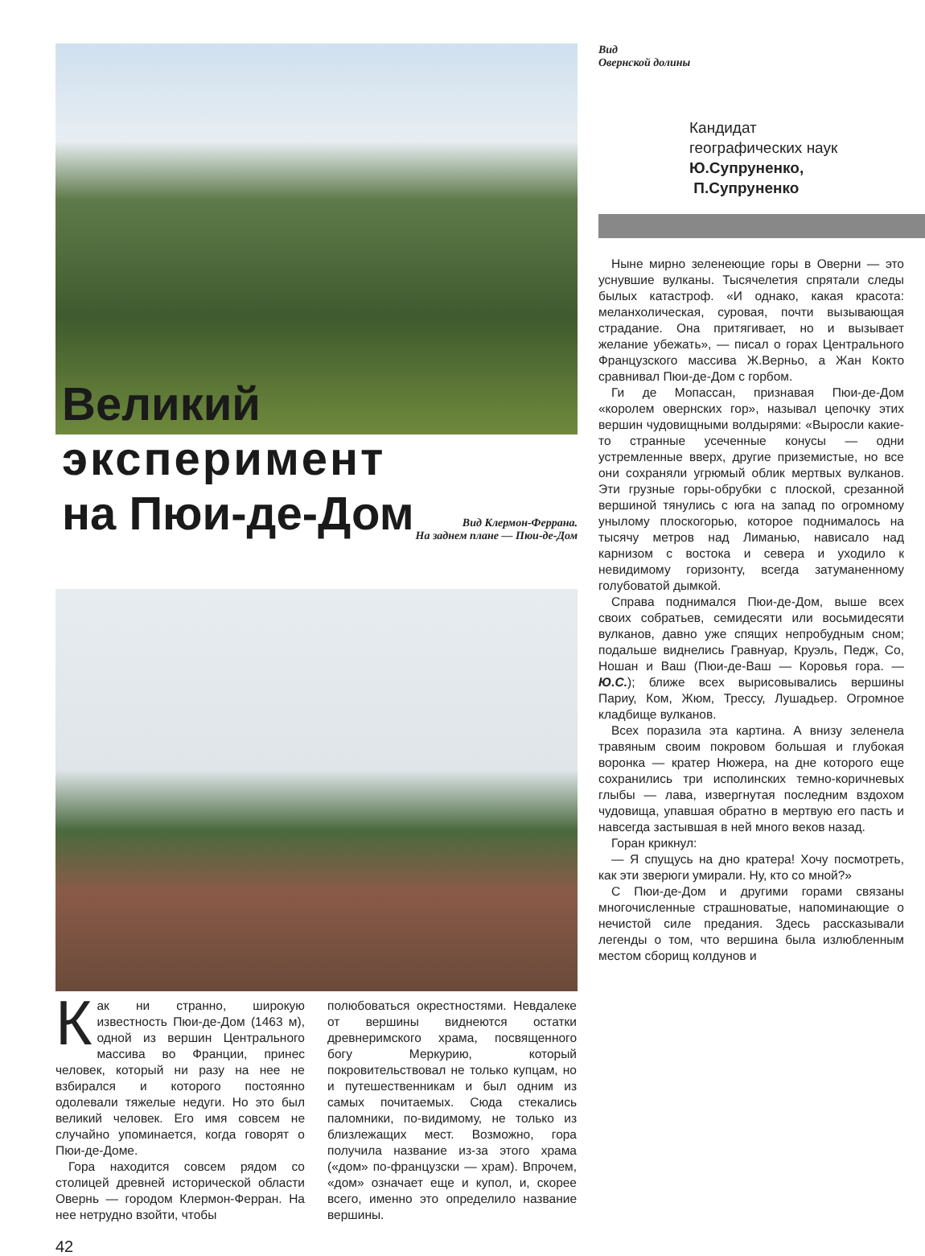Великий
эксперимент
на Пюи-де-Дом
Вид Клермон-Феррана.
На заднем плане — Пюи-де-Дом
Как ни странно, широкую известность Пюи-де-Дом (1463 м), одной из вершин Центрального массива во Франции, принес человек, который ни разу на нее не взбирался и которого постоянно одолевали тяжелые недуги. Но это был великий человек. Его имя совсем не случайно упоминается, когда говорят о Пюи-де-Доме.
Гора находится совсем рядом со столицей древней исторической области Овернь — городом Клермон-Ферран. На нее нетрудно взойти, чтобы
полюбоваться окрестностями. Невдалеке от вершины виднеются остатки древнеримского храма, посвященного богу Меркурию, который покровительствовал не только купцам, но и путешественникам и был одним из самых почитаемых. Сюда стекались паломники, по-видимому, не только из близлежащих мест. Возможно, гора получила название из-за этого храма («дом» по-французски — храм). Впрочем, «дом» означает еще и купол, и, скорее всего, именно это определило название вершины.
Вид
Овернской долины
Кандидат
географических наук
Ю.Супруненко,
П.Супруненко
Ныне мирно зеленеющие горы в Оверни — это уснувшие вулканы. Тысячелетия спрятали следы былых катастроф. «И однако, какая красота: меланхолическая, суровая, почти вызывающая страдание. Она притягивает, но и вызывает желание убежать», — писал о горах Центрального Французского массива Ж.Верньо, а Жан Кокто сравнивал Пюи-де-Дом с горбом.
Ги де Мопассан, признавая Пюи-де-Дом «королем овернских гор», называл цепочку этих вершин чудовищными волдырями: «Выросли какие-то странные усеченные конусы — одни устремленные вверх, другие приземистые, но все они сохраняли угрюмый облик мертвых вулканов. Эти грузные горы-обрубки с плоской, срезанной вершиной тянулись с юга на запад по огромному унылому плоскогорью, которое поднималось на тысячу метров над Лиманью, нависало над карнизом с востока и севера и уходило к невидимому горизонту, всегда затуманенному голубоватой дымкой.
Справа поднимался Пюи-де-Дом, выше всех своих собратьев, семидесяти или восьмидесяти вулканов, давно уже спящих непробудным сном; подальше виднелись Гравнуар, Круэль, Педж, Со, Ношан и Ваш (Пюи-де-Ваш — Коровья гора. — Ю.С.); ближе всех вырисовывались вершины Париу, Ком, Жюм, Трессу, Лушадьер. Огромное кладбище вулканов.
Всех поразила эта картина. А внизу зеленела травяным своим покровом большая и глубокая воронка — кратер Нюжера, на дне которого еще сохранились три исполинских темно-коричневых глыбы — лава, извергнутая последним вздохом чудовища, упавшая обратно в мертвую его пасть и навсегда застывшая в ней много веков назад.
Горан крикнул:
— Я спущусь на дно кратера! Хочу посмотреть, как эти зверюги умирали. Ну, кто со мной?»
С Пюи-де-Дом и другими горами связаны многочисленные страшноватые, напоминающие о нечистой силе предания. Здесь рассказывали легенды о том, что вершина была излюбленным местом сборищ колдунов и
42